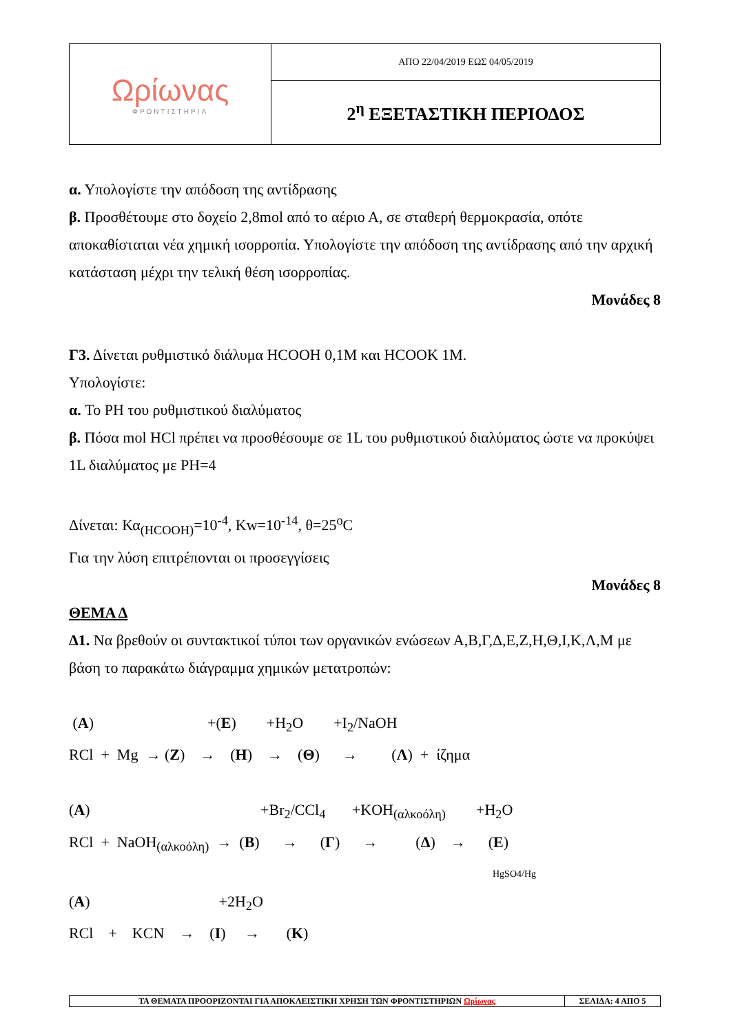| Ωρίωνας ΦΡΟΝΤΙΣΤΗΡΙΑ | ΑΠΟ 22/04/2019 ΕΩΣ 04/05/2019 |
| | 2<sup>η</sup> ΕΞΕΤΑΣΤΙΚΗ ΠΕΡΙΟΔΟΣ |
α. Υπολογίστε την απόδοση της αντίδρασης
β. Προσθέτουμε στο δοχείο 2,8mol από το αέριο Α, σε σταθερή θερμοκρασία, οπότε αποκαθίσταται νέα χημική ισορροπία. Υπολογίστε την απόδοση της αντίδρασης από την αρχική κατάσταση μέχρι την τελική θέση ισορροπίας.
Μονάδες 8
Γ3. Δίνεται ρυθμιστικό διάλυμα HCOOH 0,1M και HCOOK 1M.
Υπολογίστε:
α. To PH του ρυθμιστικού διαλύματος
β. Πόσα mol HCl πρέπει να προσθέσουμε σε 1L του ρυθμιστικού διαλύματος ώστε να προκύψει 1L διαλύματος με PH=4
Δίνεται: Κα<sub>(HCOOH)</sub>=10<sup>-4</sup>, Kw=10<sup>-14</sup>, θ=25<sup>o</sup>C
Για την λύση επιτρέπονται οι προσεγγίσεις
Μονάδες 8
ΘΕΜΑ Δ
Δ1. Να βρεθούν οι συντακτικοί τύποι των οργανικών ενώσεων Α,Β,Γ,Δ,Ε,Ζ,Η,Θ,Ι,Κ,Λ,Μ με βάση το παρακάτω διάγραμμα χημικών μετατροπών:
(A) +(E) +H<sub>2</sub>O +I<sub>2</sub>/NaOH
RCl + Mg → (Z) → (H) → (Θ) → (Λ) + ίζημα
(A) +Br<sub>2</sub>/CCl<sub>4</sub> +KOH<sub>(αλκοόλη)</sub> +H<sub>2</sub>O
RCl + NaOH<sub>(αλκοόλη)</sub> → (B) → (Γ) → (Δ) → (E)
HgSO4/Hg
(A) +2H<sub>2</sub>O
RCl + KCN → (I) → (K)
| ΤΑ ΘΕΜΑΤΑ ΠΡΟΟΡΙΖΟΝΤΑΙ ΓΙΑ ΑΠΟΚΛΕΙΣΤΙΚΗ ΧΡΗΣΗ ΤΩΝ ΦΡΟΝΤΙΣΤΗΡΙΩΝ Ωρίωνας | ΣΕΛΙΔΑ: 4 ΑΠΟ 5 |